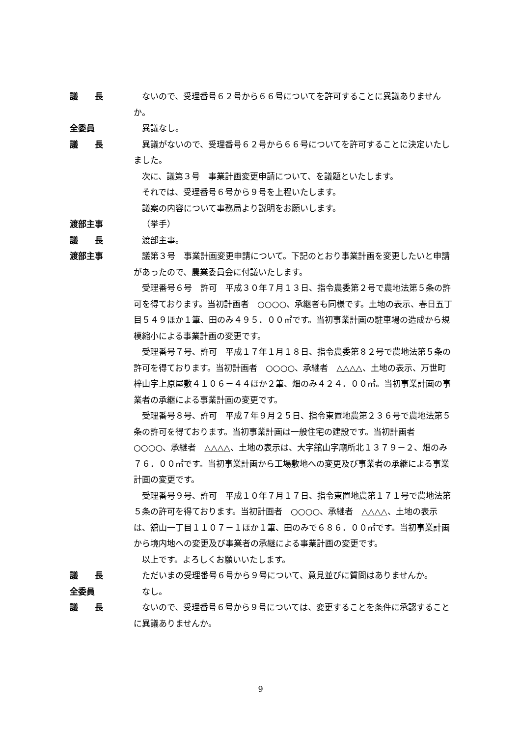議　　長 ないので、受理番号６２号から６６号についてを許可することに異議ありませんか。
全委員 異議なし。
議　　長 異議がないので、受理番号６２号から６６号についてを許可することに決定いたしました。
次に、議第３号　事業計画変更申請について、を議題といたします。
それでは、受理番号６号から９号を上程いたします。
議案の内容について事務局より説明をお願いします。
渡部主事 （挙手）
議　　長 渡部主事。
渡部主事 議第３号　事業計画変更申請について。下記のとおり事業計画を変更したいと申請があったので、農業委員会に付議いたします。
受理番号６号　許可　平成３０年７月１３日、指令農委第２号で農地法第５条の許可を得ております。当初計画者　○○○○、承継者も同様です。土地の表示、春日五丁目５４９ほか１筆、田のみ４９５．００㎡です。当初事業計画の駐車場の造成から規模縮小による事業計画の変更です。
受理番号７号、許可　平成１７年１月１８日、指令農委第８２号で農地法第５条の許可を得ております。当初計画者　○○○○、承継者　△△△△、土地の表示、万世町梓山字上原屋敷４１０６－４４ほか２筆、畑のみ４２４．００㎡。当初事業計画の事業者の承継による事業計画の変更です。
受理番号８号、許可　平成７年９月２５日、指令東置地農第２３６号で農地法第５条の許可を得ております。当初事業計画は一般住宅の建設です。当初計画者　○○○○、承継者　△△△△、土地の表示は、大字舘山字廟所北１３７９－２、畑のみ７６．００㎡です。当初事業計画から工場敷地への変更及び事業者の承継による事業計画の変更です。
受理番号９号、許可　平成１０年７月１７日、指令東置地農第１７１号で農地法第５条の許可を得ております。当初計画者　○○○○、承継者　△△△△、土地の表示は、舘山一丁目１１０７－１ほか１筆、田のみで６８６．００㎡です。当初事業計画から境内地への変更及び事業者の承継による事業計画の変更です。
以上です。よろしくお願いいたします。
議　　長 ただいまの受理番号６号から９号について、意見並びに質問はありませんか。
全委員 なし。
議　　長 ないので、受理番号６号から９号については、変更することを条件に承認することに異議ありませんか。
9